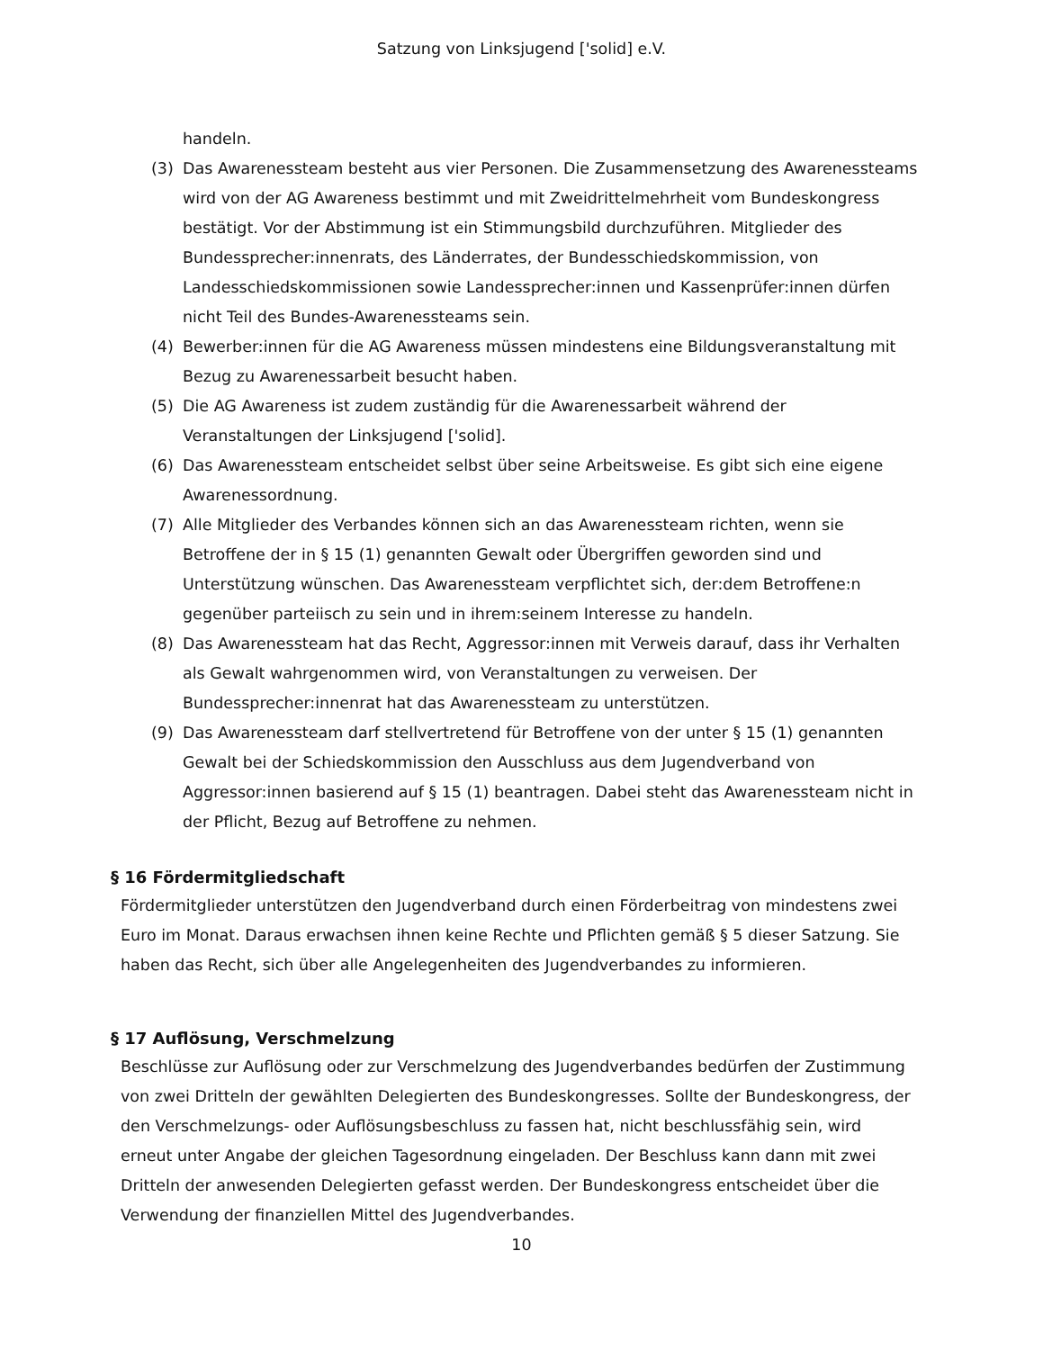Satzung von Linksjugend ['solid] e.V.
handeln.
(3) Das Awarenessteam besteht aus vier Personen. Die Zusammensetzung des Awarenessteams wird von der AG Awareness bestimmt und mit Zweidrittelmehrheit vom Bundeskongress bestätigt. Vor der Abstimmung ist ein Stimmungsbild durchzuführen. Mitglieder des Bundessprecher:innenrats, des Länderrates, der Bundesschiedskommission, von Landesschiedskommissionen sowie Landessprecher:innen und Kassenprüfer:innen dürfen nicht Teil des Bundes-Awarenessteams sein.
(4) Bewerber:innen für die AG Awareness müssen mindestens eine Bildungsveranstaltung mit Bezug zu Awarenessarbeit besucht haben.
(5) Die AG Awareness ist zudem zuständig für die Awarenessarbeit während der Veranstaltungen der Linksjugend ['solid].
(6) Das Awarenessteam entscheidet selbst über seine Arbeitsweise. Es gibt sich eine eigene Awarenessordnung.
(7) Alle Mitglieder des Verbandes können sich an das Awarenessteam richten, wenn sie Betroffene der in § 15 (1) genannten Gewalt oder Übergriffen geworden sind und Unterstützung wünschen. Das Awarenessteam verpflichtet sich, der:dem Betroffene:n gegenüber parteiisch zu sein und in ihrem:seinem Interesse zu handeln.
(8) Das Awarenessteam hat das Recht, Aggressor:innen mit Verweis darauf, dass ihr Verhalten als Gewalt wahrgenommen wird, von Veranstaltungen zu verweisen. Der Bundessprecher:innenrat hat das Awarenessteam zu unterstützen.
(9) Das Awarenessteam darf stellvertretend für Betroffene von der unter § 15 (1) genannten Gewalt bei der Schiedskommission den Ausschluss aus dem Jugendverband von Aggressor:innen basierend auf § 15 (1) beantragen. Dabei steht das Awarenessteam nicht in der Pflicht, Bezug auf Betroffene zu nehmen.
§ 16 Fördermitgliedschaft
Fördermitglieder unterstützen den Jugendverband durch einen Förderbeitrag von mindestens zwei Euro im Monat. Daraus erwachsen ihnen keine Rechte und Pflichten gemäß § 5 dieser Satzung. Sie haben das Recht, sich über alle Angelegenheiten des Jugendverbandes zu informieren.
§ 17 Auflösung, Verschmelzung
Beschlüsse zur Auflösung oder zur Verschmelzung des Jugendverbandes bedürfen der Zustimmung von zwei Dritteln der gewählten Delegierten des Bundeskongresses. Sollte der Bundeskongress, der den Verschmelzungs- oder Auflösungsbeschluss zu fassen hat, nicht beschlussfähig sein, wird erneut unter Angabe der gleichen Tagesordnung eingeladen. Der Beschluss kann dann mit zwei Dritteln der anwesenden Delegierten gefasst werden. Der Bundeskongress entscheidet über die Verwendung der finanziellen Mittel des Jugendverbandes.
10